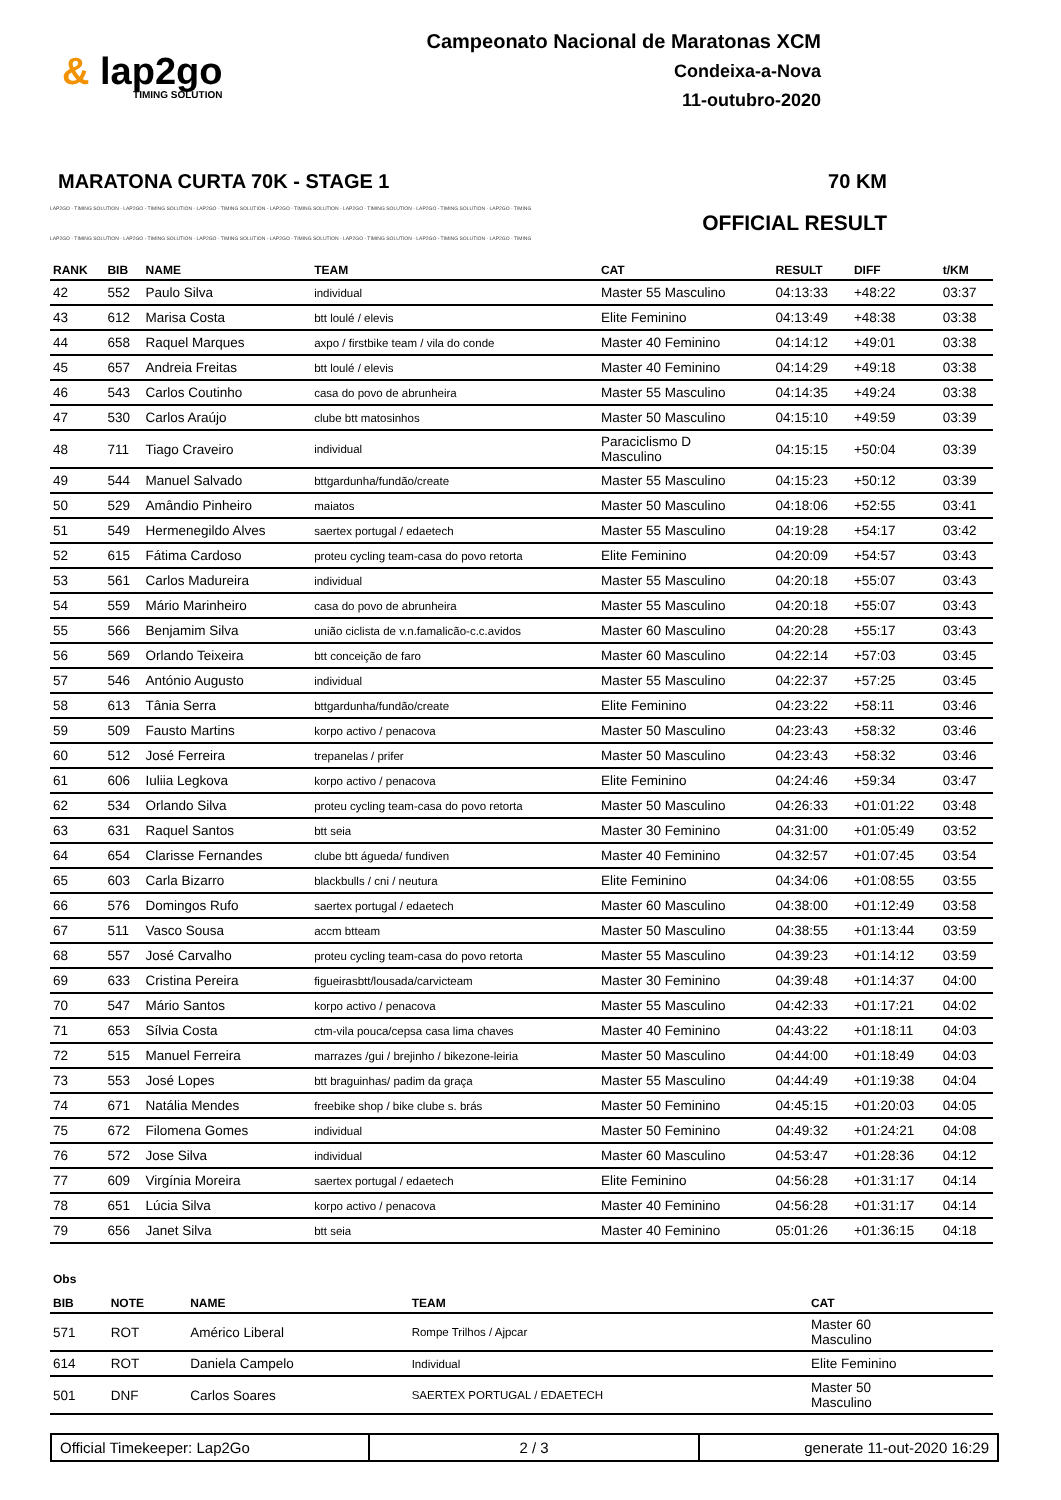& lap2go
TIMING SOLUTION
Campeonato Nacional de Maratonas XCM
Condeixa-a-Nova
11-outubro-2020
MARATONA CURTA 70K - STAGE 1 70 KM
LAP2GO - TIMING SOLUTION - LAP2GO - TIMING SOLUTION - LAP2GO - TIMING SOLUTION - LAP2GO - TIMING SOLUTION - LAP2GO - TIMING SOLUTION - LAP2GO - TIMING SOLUTION - LAP2GO - TIMING
OFFICIAL RESULT
LAP2GO - TIMING SOLUTION - LAP2GO - TIMING SOLUTION - LAP2GO - TIMING SOLUTION - LAP2GO - TIMING SOLUTION - LAP2GO - TIMING SOLUTION - LAP2GO - TIMING SOLUTION - LAP2GO - TIMING
| RANK | BIB | NAME | TEAM | CAT | RESULT | DIFF | t/KM |
| --- | --- | --- | --- | --- | --- | --- | --- |
| 42 | 552 | Paulo Silva | individual | Master 55 Masculino | 04:13:33 | +48:22 | 03:37 |
| 43 | 612 | Marisa Costa | btt loulé / elevis | Elite Feminino | 04:13:49 | +48:38 | 03:38 |
| 44 | 658 | Raquel Marques | axpo / firstbike team / vila do conde | Master 40 Feminino | 04:14:12 | +49:01 | 03:38 |
| 45 | 657 | Andreia Freitas | btt loulé / elevis | Master 40 Feminino | 04:14:29 | +49:18 | 03:38 |
| 46 | 543 | Carlos Coutinho | casa do povo de abrunheira | Master 55 Masculino | 04:14:35 | +49:24 | 03:38 |
| 47 | 530 | Carlos Araújo | clube btt matosinhos | Master 50 Masculino | 04:15:10 | +49:59 | 03:39 |
| 48 | 711 | Tiago Craveiro | individual | Paraciclismo D Masculino | 04:15:15 | +50:04 | 03:39 |
| 49 | 544 | Manuel Salvado | bttgardunha/fundão/create | Master 55 Masculino | 04:15:23 | +50:12 | 03:39 |
| 50 | 529 | Amândio Pinheiro | maiatos | Master 50 Masculino | 04:18:06 | +52:55 | 03:41 |
| 51 | 549 | Hermenegildo Alves | saertex portugal / edaetech | Master 55 Masculino | 04:19:28 | +54:17 | 03:42 |
| 52 | 615 | Fátima Cardoso | proteu cycling team-casa do povo retorta | Elite Feminino | 04:20:09 | +54:57 | 03:43 |
| 53 | 561 | Carlos Madureira | individual | Master 55 Masculino | 04:20:18 | +55:07 | 03:43 |
| 54 | 559 | Mário Marinheiro | casa do povo de abrunheira | Master 55 Masculino | 04:20:18 | +55:07 | 03:43 |
| 55 | 566 | Benjamim Silva | união ciclista de v.n.famalicão-c.c.avidos | Master 60 Masculino | 04:20:28 | +55:17 | 03:43 |
| 56 | 569 | Orlando Teixeira | btt conceição de faro | Master 60 Masculino | 04:22:14 | +57:03 | 03:45 |
| 57 | 546 | António Augusto | individual | Master 55 Masculino | 04:22:37 | +57:25 | 03:45 |
| 58 | 613 | Tânia Serra | bttgardunha/fundão/create | Elite Feminino | 04:23:22 | +58:11 | 03:46 |
| 59 | 509 | Fausto Martins | korpo activo / penacova | Master 50 Masculino | 04:23:43 | +58:32 | 03:46 |
| 60 | 512 | José Ferreira | trepanelas / prifer | Master 50 Masculino | 04:23:43 | +58:32 | 03:46 |
| 61 | 606 | Iuliia Legkova | korpo activo / penacova | Elite Feminino | 04:24:46 | +59:34 | 03:47 |
| 62 | 534 | Orlando Silva | proteu cycling team-casa do povo retorta | Master 50 Masculino | 04:26:33 | +01:01:22 | 03:48 |
| 63 | 631 | Raquel Santos | btt seia | Master 30 Feminino | 04:31:00 | +01:05:49 | 03:52 |
| 64 | 654 | Clarisse Fernandes | clube btt águeda/ fundiven | Master 40 Feminino | 04:32:57 | +01:07:45 | 03:54 |
| 65 | 603 | Carla Bizarro | blackbulls / cni / neutura | Elite Feminino | 04:34:06 | +01:08:55 | 03:55 |
| 66 | 576 | Domingos Rufo | saertex portugal / edaetech | Master 60 Masculino | 04:38:00 | +01:12:49 | 03:58 |
| 67 | 511 | Vasco Sousa | accm btteam | Master 50 Masculino | 04:38:55 | +01:13:44 | 03:59 |
| 68 | 557 | José Carvalho | proteu cycling team-casa do povo retorta | Master 55 Masculino | 04:39:23 | +01:14:12 | 03:59 |
| 69 | 633 | Cristina Pereira | figueirasbtt/lousada/carvicteam | Master 30 Feminino | 04:39:48 | +01:14:37 | 04:00 |
| 70 | 547 | Mário Santos | korpo activo / penacova | Master 55 Masculino | 04:42:33 | +01:17:21 | 04:02 |
| 71 | 653 | Sílvia Costa | ctm-vila pouca/cepsa casa lima chaves | Master 40 Feminino | 04:43:22 | +01:18:11 | 04:03 |
| 72 | 515 | Manuel Ferreira | marrazes /gui / brejinho / bikezone-leiria | Master 50 Masculino | 04:44:00 | +01:18:49 | 04:03 |
| 73 | 553 | José Lopes | btt braguinhas/ padim da graça | Master 55 Masculino | 04:44:49 | +01:19:38 | 04:04 |
| 74 | 671 | Natália Mendes | freebike shop / bike clube s. brás | Master 50 Feminino | 04:45:15 | +01:20:03 | 04:05 |
| 75 | 672 | Filomena Gomes | individual | Master 50 Feminino | 04:49:32 | +01:24:21 | 04:08 |
| 76 | 572 | Jose Silva | individual | Master 60 Masculino | 04:53:47 | +01:28:36 | 04:12 |
| 77 | 609 | Virgínia Moreira | saertex portugal / edaetech | Elite Feminino | 04:56:28 | +01:31:17 | 04:14 |
| 78 | 651 | Lúcia Silva | korpo activo / penacova | Master 40 Feminino | 04:56:28 | +01:31:17 | 04:14 |
| 79 | 656 | Janet Silva | btt seia | Master 40 Feminino | 05:01:26 | +01:36:15 | 04:18 |
Obs
| BIB | NOTE | NAME | TEAM | CAT |
| --- | --- | --- | --- | --- |
| 571 | ROT | Américo Liberal | Rompe Trilhos / Ajpcar | Master 60 Masculino |
| 614 | ROT | Daniela Campelo | Individual | Elite Feminino |
| 501 | DNF | Carlos Soares | SAERTEX PORTUGAL / EDAETECH | Master 50 Masculino |
Official Timekeeper: Lap2Go 2 / 3 generate 11-out-2020 16:29